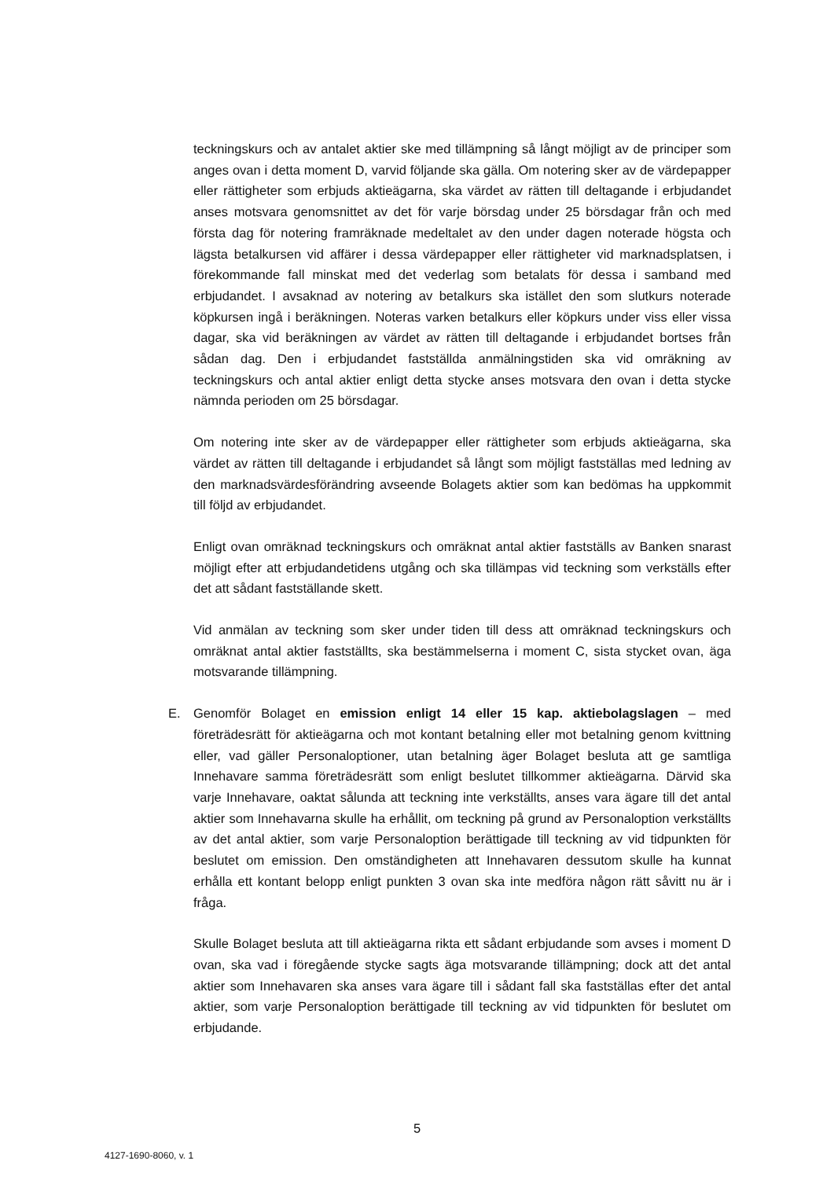teckningskurs och av antalet aktier ske med tillämpning så långt möjligt av de principer som anges ovan i detta moment D, varvid följande ska gälla. Om notering sker av de värdepapper eller rättigheter som erbjuds aktieägarna, ska värdet av rätten till deltagande i erbjudandet anses motsvara genomsnittet av det för varje börsdag under 25 börsdagar från och med första dag för notering framräknade medeltalet av den under dagen noterade högsta och lägsta betalkursen vid affärer i dessa värdepapper eller rättigheter vid marknadsplatsen, i förekommande fall minskat med det vederlag som betalats för dessa i samband med erbjudandet. I avsaknad av notering av betalkurs ska istället den som slutkurs noterade köpkursen ingå i beräkningen. Noteras varken betalkurs eller köpkurs under viss eller vissa dagar, ska vid beräkningen av värdet av rätten till deltagande i erbjudandet bortses från sådan dag. Den i erbjudandet fastställda anmälningstiden ska vid omräkning av teckningskurs och antal aktier enligt detta stycke anses motsvara den ovan i detta stycke nämnda perioden om 25 börsdagar.
Om notering inte sker av de värdepapper eller rättigheter som erbjuds aktieägarna, ska värdet av rätten till deltagande i erbjudandet så långt som möjligt fastställas med ledning av den marknadsvärdesförändring avseende Bolagets aktier som kan bedömas ha uppkommit till följd av erbjudandet.
Enligt ovan omräknad teckningskurs och omräknat antal aktier fastställs av Banken snarast möjligt efter att erbjudandetidens utgång och ska tillämpas vid teckning som verkställs efter det att sådant fastställande skett.
Vid anmälan av teckning som sker under tiden till dess att omräknad teckningskurs och omräknat antal aktier fastställts, ska bestämmelserna i moment C, sista stycket ovan, äga motsvarande tillämpning.
E. Genomför Bolaget en emission enligt 14 eller 15 kap. aktiebolagslagen – med företrädesrätt för aktieägarna och mot kontant betalning eller mot betalning genom kvittning eller, vad gäller Personaloptioner, utan betalning äger Bolaget besluta att ge samtliga Innehavare samma företrädesrätt som enligt beslutet tillkommer aktieägarna. Därvid ska varje Innehavare, oaktat sålunda att teckning inte verkställts, anses vara ägare till det antal aktier som Innehavarna skulle ha erhållit, om teckning på grund av Personaloption verkställts av det antal aktier, som varje Personaloption berättigade till teckning av vid tidpunkten för beslutet om emission. Den omständigheten att Innehavaren dessutom skulle ha kunnat erhålla ett kontant belopp enligt punkten 3 ovan ska inte medföra någon rätt såvitt nu är i fråga.
Skulle Bolaget besluta att till aktieägarna rikta ett sådant erbjudande som avses i moment D ovan, ska vad i föregående stycke sagts äga motsvarande tillämpning; dock att det antal aktier som Innehavaren ska anses vara ägare till i sådant fall ska fastställas efter det antal aktier, som varje Personaloption berättigade till teckning av vid tidpunkten för beslutet om erbjudande.
5
4127-1690-8060, v. 1